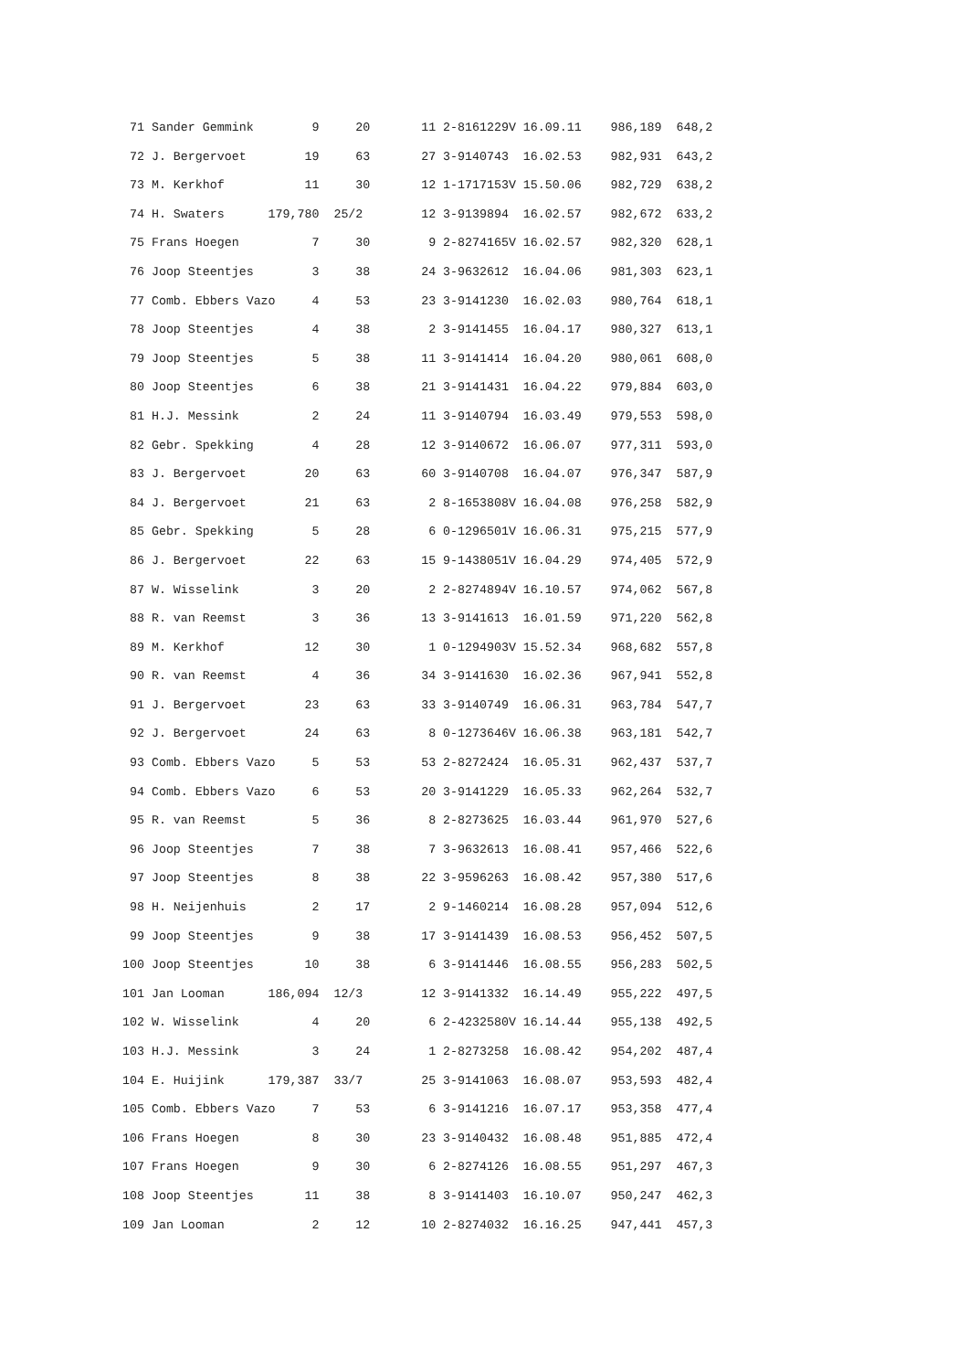71 Sander Gemmink        9     20       11 2-8161229V 16.09.11    986,189  648,2
 72 J. Bergervoet        19     63       27 3-9140743  16.02.53    982,931  643,2
 73 M. Kerkhof           11     30       12 1-1717153V 15.50.06    982,729  638,2
 74 H. Swaters      179,780  25/2        12 3-9139894  16.02.57    982,672  633,2
 75 Frans Hoegen          7     30        9 2-8274165V 16.02.57    982,320  628,1
 76 Joop Steentjes        3     38       24 3-9632612  16.04.06    981,303  623,1
 77 Comb. Ebbers Vazo     4     53       23 3-9141230  16.02.03    980,764  618,1
 78 Joop Steentjes        4     38        2 3-9141455  16.04.17    980,327  613,1
 79 Joop Steentjes        5     38       11 3-9141414  16.04.20    980,061  608,0
 80 Joop Steentjes        6     38       21 3-9141431  16.04.22    979,884  603,0
 81 H.J. Messink          2     24       11 3-9140794  16.03.49    979,553  598,0
 82 Gebr. Spekking        4     28       12 3-9140672  16.06.07    977,311  593,0
 83 J. Bergervoet        20     63       60 3-9140708  16.04.07    976,347  587,9
 84 J. Bergervoet        21     63        2 8-1653808V 16.04.08    976,258  582,9
 85 Gebr. Spekking        5     28        6 0-1296501V 16.06.31    975,215  577,9
 86 J. Bergervoet        22     63       15 9-1438051V 16.04.29    974,405  572,9
 87 W. Wisselink          3     20        2 2-8274894V 16.10.57    974,062  567,8
 88 R. van Reemst         3     36       13 3-9141613  16.01.59    971,220  562,8
 89 M. Kerkhof           12     30        1 0-1294903V 15.52.34    968,682  557,8
 90 R. van Reemst         4     36       34 3-9141630  16.02.36    967,941  552,8
 91 J. Bergervoet        23     63       33 3-9140749  16.06.31    963,784  547,7
 92 J. Bergervoet        24     63        8 0-1273646V 16.06.38    963,181  542,7
 93 Comb. Ebbers Vazo     5     53       53 2-8272424  16.05.31    962,437  537,7
 94 Comb. Ebbers Vazo     6     53       20 3-9141229  16.05.33    962,264  532,7
 95 R. van Reemst         5     36        8 2-8273625  16.03.44    961,970  527,6
 96 Joop Steentjes        7     38        7 3-9632613  16.08.41    957,466  522,6
 97 Joop Steentjes        8     38       22 3-9596263  16.08.42    957,380  517,6
 98 H. Neijenhuis         2     17        2 9-1460214  16.08.28    957,094  512,6
 99 Joop Steentjes        9     38       17 3-9141439  16.08.53    956,452  507,5
100 Joop Steentjes       10     38        6 3-9141446  16.08.55    956,283  502,5
101 Jan Looman      186,094  12/3        12 3-9141332  16.14.49    955,222  497,5
102 W. Wisselink          4     20        6 2-4232580V 16.14.44    955,138  492,5
103 H.J. Messink          3     24        1 2-8273258  16.08.42    954,202  487,4
104 E. Huijink      179,387  33/7        25 3-9141063  16.08.07    953,593  482,4
105 Comb. Ebbers Vazo     7     53        6 3-9141216  16.07.17    953,358  477,4
106 Frans Hoegen          8     30       23 3-9140432  16.08.48    951,885  472,4
107 Frans Hoegen          9     30        6 2-8274126  16.08.55    951,297  467,3
108 Joop Steentjes       11     38        8 3-9141403  16.10.07    950,247  462,3
109 Jan Looman            2     12       10 2-8274032  16.16.25    947,441  457,3